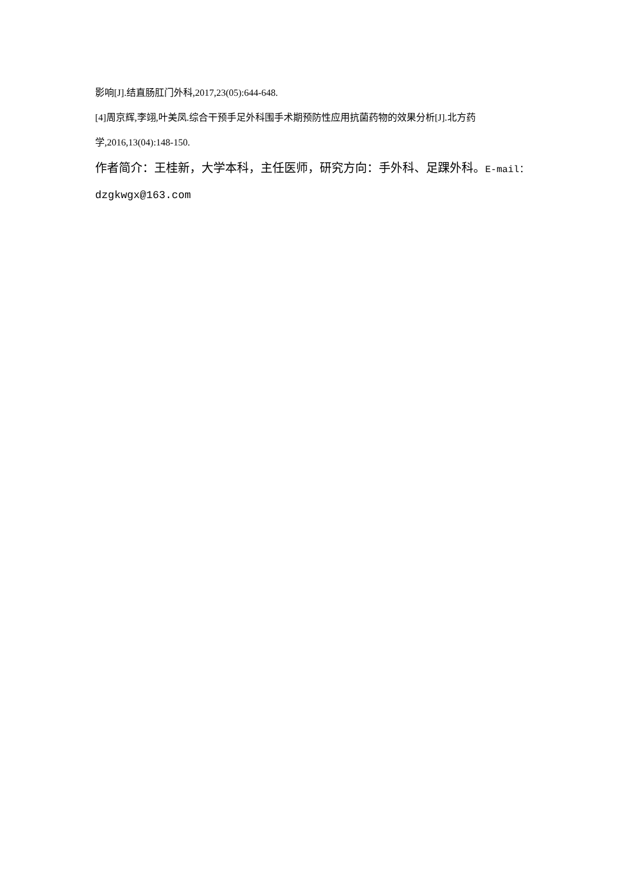影响[J].结直肠肛门外科,2017,23(05):644-648.
[4]周京辉,李翊,叶美凤.综合干预手足外科围手术期预防性应用抗菌药物的效果分析[J].北方药学,2016,13(04):148-150.
作者简介：王桂新，大学本科，主任医师，研究方向：手外科、足踝外科。E-mail：
dzgkwgx@163.com